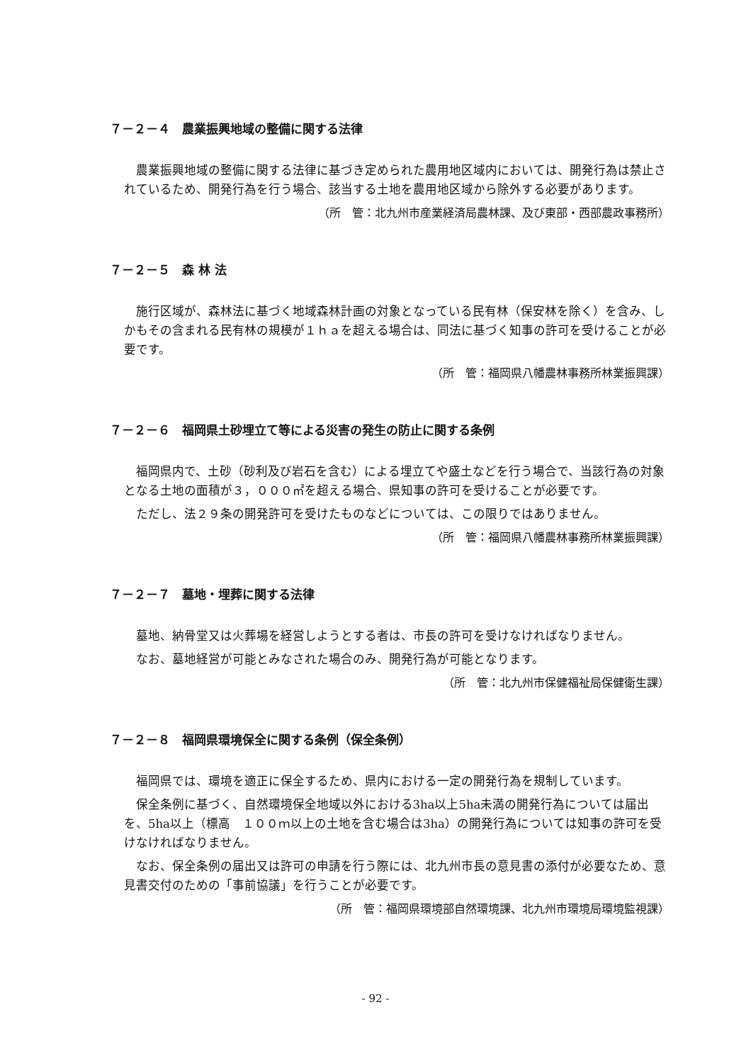７－２－４　農業振興地域の整備に関する法律
農業振興地域の整備に関する法律に基づき定められた農用地区域内においては、開発行為は禁止されているため、開発行為を行う場合、該当する土地を農用地区域から除外する必要があります。
（所　管：北九州市産業経済局農林課、及び東部・西部農政事務所）
７－２－５　森 林 法
施行区域が、森林法に基づく地域森林計画の対象となっている民有林（保安林を除く）を含み、しかもその含まれる民有林の規模が１ｈａを超える場合は、同法に基づく知事の許可を受けることが必要です。
（所　管：福岡県八幡農林事務所林業振興課）
７－２－６　福岡県土砂埋立て等による災害の発生の防止に関する条例
福岡県内で、土砂（砂利及び岩石を含む）による埋立てや盛土などを行う場合で、当該行為の対象となる土地の面積が３，０００㎡を超える場合、県知事の許可を受けることが必要です。
ただし、法２９条の開発許可を受けたものなどについては、この限りではありません。
（所　管：福岡県八幡農林事務所林業振興課）
７－２－７　墓地・埋葬に関する法律
墓地、納骨堂又は火葬場を経営しようとする者は、市長の許可を受けなければなりません。
なお、墓地経営が可能とみなされた場合のみ、開発行為が可能となります。
（所　管：北九州市保健福祉局保健衛生課）
７－２－８　福岡県環境保全に関する条例（保全条例）
福岡県では、環境を適正に保全するため、県内における一定の開発行為を規制しています。
保全条例に基づく、自然環境保全地域以外における3ha以上5ha未満の開発行為については届出を、5ha以上（標高　１００ｍ以上の土地を含む場合は3ha）の開発行為については知事の許可を受けなければなりません。
なお、保全条例の届出又は許可の申請を行う際には、北九州市長の意見書の添付が必要なため、意見書交付のための「事前協議」を行うことが必要です。
（所　管：福岡県環境部自然環境課、北九州市環境局環境監視課）
- 92 -